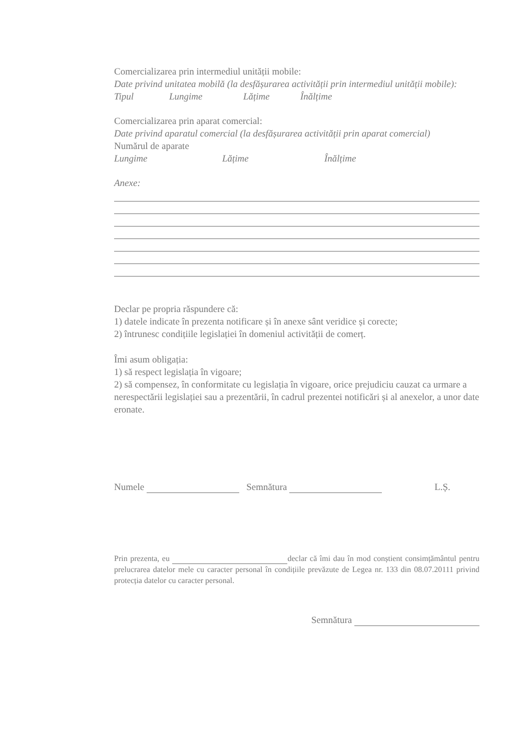Comercializarea prin intermediul unității mobile:
Date privind unitatea mobilă (la desfășurarea activității prin intermediul unității mobile):
Tipul Lungime Lățime Înălțime
Comercializarea prin aparat comercial:
Date privind aparatul comercial (la desfășurarea activității prin aparat comercial)
Numărul de aparate
Lungime Lățime Înălțime
Anexe:
Declar pe propria răspundere că:
1) datele indicate în prezenta notificare și în anexe sânt veridice și corecte;
2) întrunesc condițiile legislației în domeniul activității de comerț.
Îmi asum obligația:
1) să respect legislația în vigoare;
2) să compensez, în conformitate cu legislația în vigoare, orice prejudiciu cauzat ca urmare a nerespectării legislației sau a prezentării, în cadrul prezentei notificări și al anexelor, a unor date eronate.
Numele Semnătura L.Ș.
Prin prezenta, eu declar că îmi dau în mod conștient consimțământul pentru prelucrarea datelor mele cu caracter personal în condițiile prevăzute de Legea nr. 133 din 08.07.20111 privind protecția datelor cu caracter personal.
Semnătura